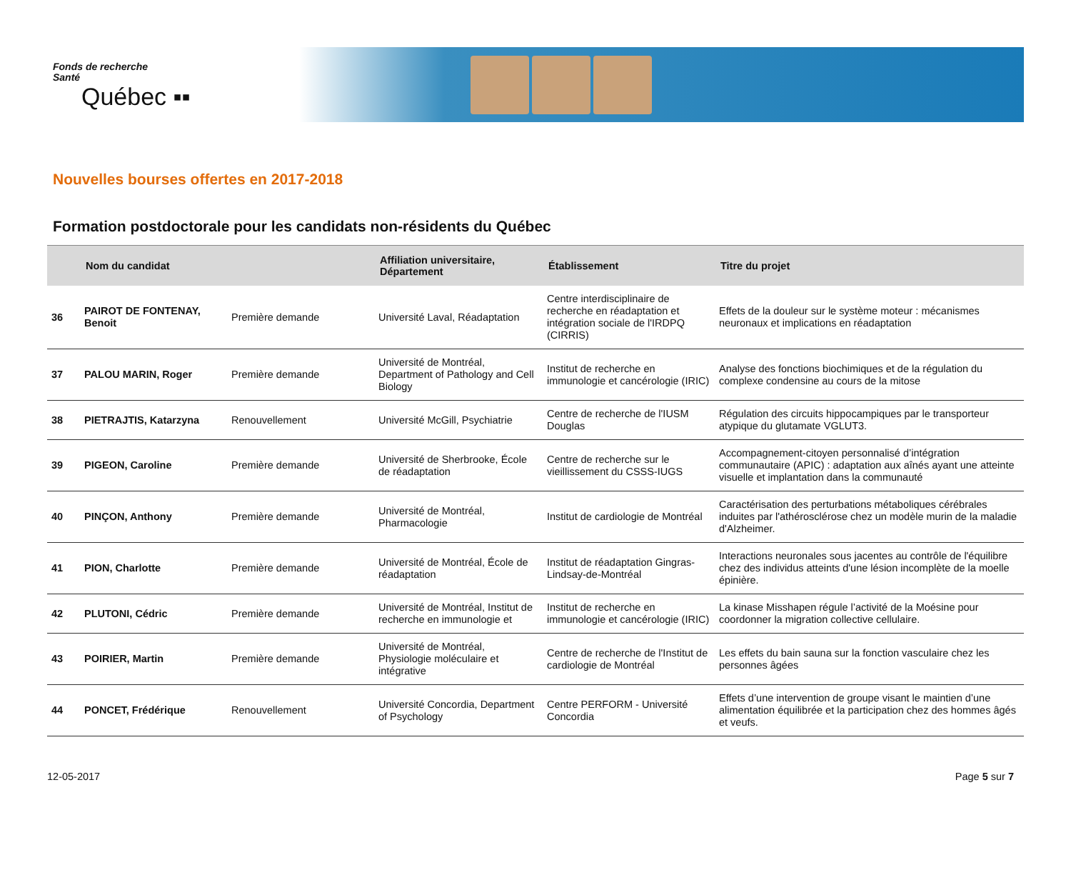Fonds de recherche
Santé
Québec ▪▪
Nouvelles bourses offertes en 2017-2018
Formation postdoctorale pour les candidats non-résidents du Québec
| | Nom du candidat | | Affiliation universitaire, Département | Établissement | Titre du projet |
| --- | --- | --- | --- | --- | --- |
| 36 | PAIROT DE FONTENAY, Benoit | Première demande | Université Laval, Réadaptation | Centre interdisciplinaire de recherche en réadaptation et intégration sociale de l'IRDPQ (CIRRIS) | Effets de la douleur sur le système moteur : mécanismes neuronaux et implications en réadaptation |
| 37 | PALOU MARIN, Roger | Première demande | Université de Montréal, Department of Pathology and Cell Biology | Institut de recherche en immunologie et cancérologie (IRIC) | Analyse des fonctions biochimiques et de la régulation du complexe condensine au cours de la mitose |
| 38 | PIETRAJTIS, Katarzyna | Renouvellement | Université McGill, Psychiatrie | Centre de recherche de l'IUSM Douglas | Régulation des circuits hippocampiques par le transporteur atypique du glutamate VGLUT3. |
| 39 | PIGEON, Caroline | Première demande | Université de Sherbrooke, École de réadaptation | Centre de recherche sur le vieillissement du CSSS-IUGS | Accompagnement-citoyen personnalisé d’intégration communautaire (APIC) : adaptation aux aînés ayant une atteinte visuelle et implantation dans la communauté |
| 40 | PINÇON, Anthony | Première demande | Université de Montréal, Pharmacologie | Institut de cardiologie de Montréal | Caractérisation des perturbations métaboliques cérébrales induites par l'athérosclérose chez un modèle murin de la maladie d'Alzheimer. |
| 41 | PION, Charlotte | Première demande | Université de Montréal, École de réadaptation | Institut de réadaptation Gingras-Lindsay-de-Montréal | Interactions neuronales sous jacentes au contrôle de l'équilibre chez des individus atteints d'une lésion incomplète de la moelle épinière. |
| 42 | PLUTONI, Cédric | Première demande | Université de Montréal, Institut de recherche en immunologie et | Institut de recherche en immunologie et cancérologie (IRIC) | La kinase Misshapen régule l’activité de la Moésine pour coordonner la migration collective cellulaire. |
| 43 | POIRIER, Martin | Première demande | Université de Montréal, Physiologie moléculaire et intégrative | Centre de recherche de l'Institut de cardiologie de Montréal | Les effets du bain sauna sur la fonction vasculaire chez les personnes âgées |
| 44 | PONCET, Frédérique | Renouvellement | Université Concordia, Department of Psychology | Centre PERFORM - Université Concordia | Effets d’une intervention de groupe visant le maintien d’une alimentation équilibrée et la participation chez des hommes âgés et veufs. |
12-05-2017 Page 5 sur 7